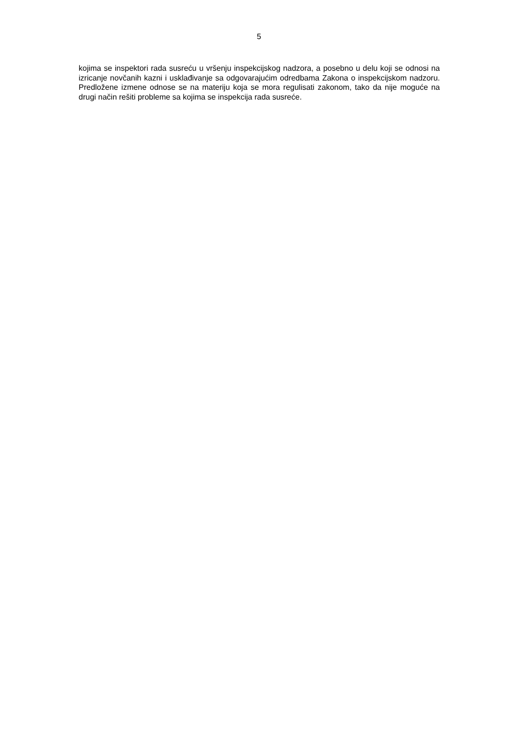5
kojima se inspektori rada susreću u vršenju inspekcijskog nadzora, a posebno u delu koji se odnosi na izricanje novčanih kazni i usklađivanje sa odgovarajućim odredbama Zakona o inspekcijskom nadzoru. Predložene izmene odnose se na materiju koja se mora regulisati zakonom, tako da nije moguće na drugi način rešiti probleme sa kojima se inspekcija rada susreće.